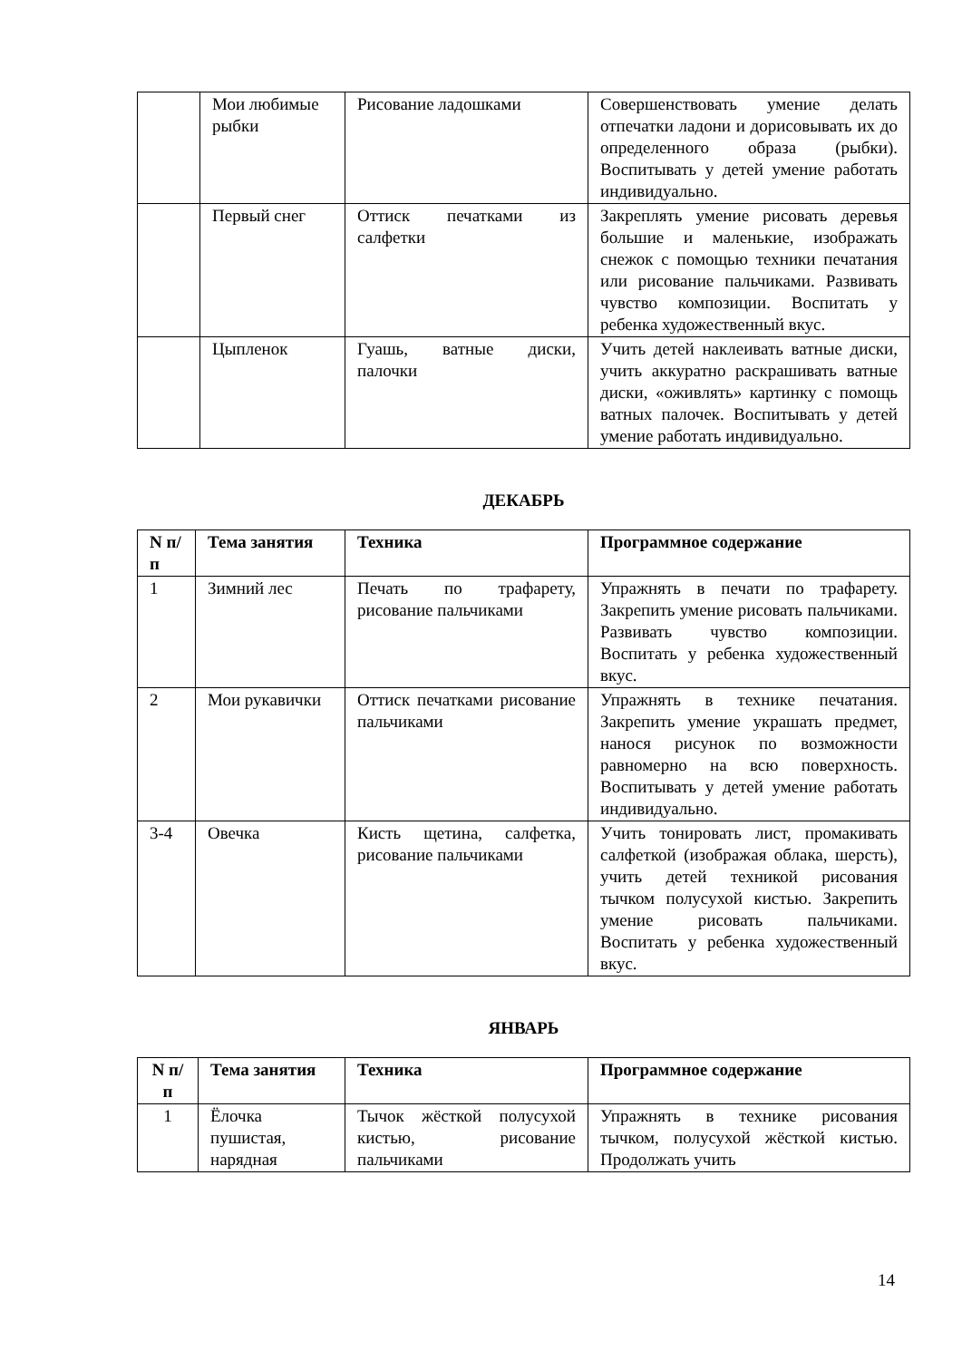| | Мои любимые рыбки | Рисование ладошками | Совершенствовать умение делать отпечатки ладони и дорисовывать их до определенного образа (рыбки). Воспитывать у детей умение работать индивидуально. |
| | Первый снег | Оттиск печатками из салфетки | Закреплять умение рисовать деревья большие и маленькие, изображать снежок с помощью техники печатания или рисование пальчиками. Развивать чувство композиции. Воспитать у ребенка художественный вкус. |
| | Цыпленок | Гуашь, ватные диски, палочки | Учить детей наклеивать ватные диски, учить аккуратно раскрашивать ватные диски, «оживлять» картинку с помощь ватных палочек. Воспитывать у детей умение работать индивидуально. |
ДЕКАБРЬ
| N п/п | Тема занятия | Техника | Программное содержание |
| --- | --- | --- | --- |
| 1 | Зимний лес | Печать по трафарету, рисование пальчиками | Упражнять в печати по трафарету. Закрепить умение рисовать пальчиками. Развивать чувство композиции. Воспитать у ребенка художественный вкус. |
| 2 | Мои рукавички | Оттиск печатками рисование пальчиками | Упражнять в технике печатания. Закрепить умение украшать предмет, нанося рисунок по возможности равномерно на всю поверхность. Воспитывать у детей умение работать индивидуально. |
| 3-4 | Овечка | Кисть щетина, салфетка, рисование пальчиками | Учить тонировать лист, промакивать салфеткой (изображая облака, шерсть), учить детей техникой рисования тычком полусухой кистью. Закрепить умение рисовать пальчиками. Воспитать у ребенка художественный вкус. |
ЯНВАРЬ
| N п/п | Тема занятия | Техника | Программное содержание |
| --- | --- | --- | --- |
| 1 | Ёлочка пушистая, нарядная | Тычок жёсткой полусухой кистью, рисование пальчиками | Упражнять в технике рисования тычком, полусухой жёсткой кистью. Продолжать учить |
14